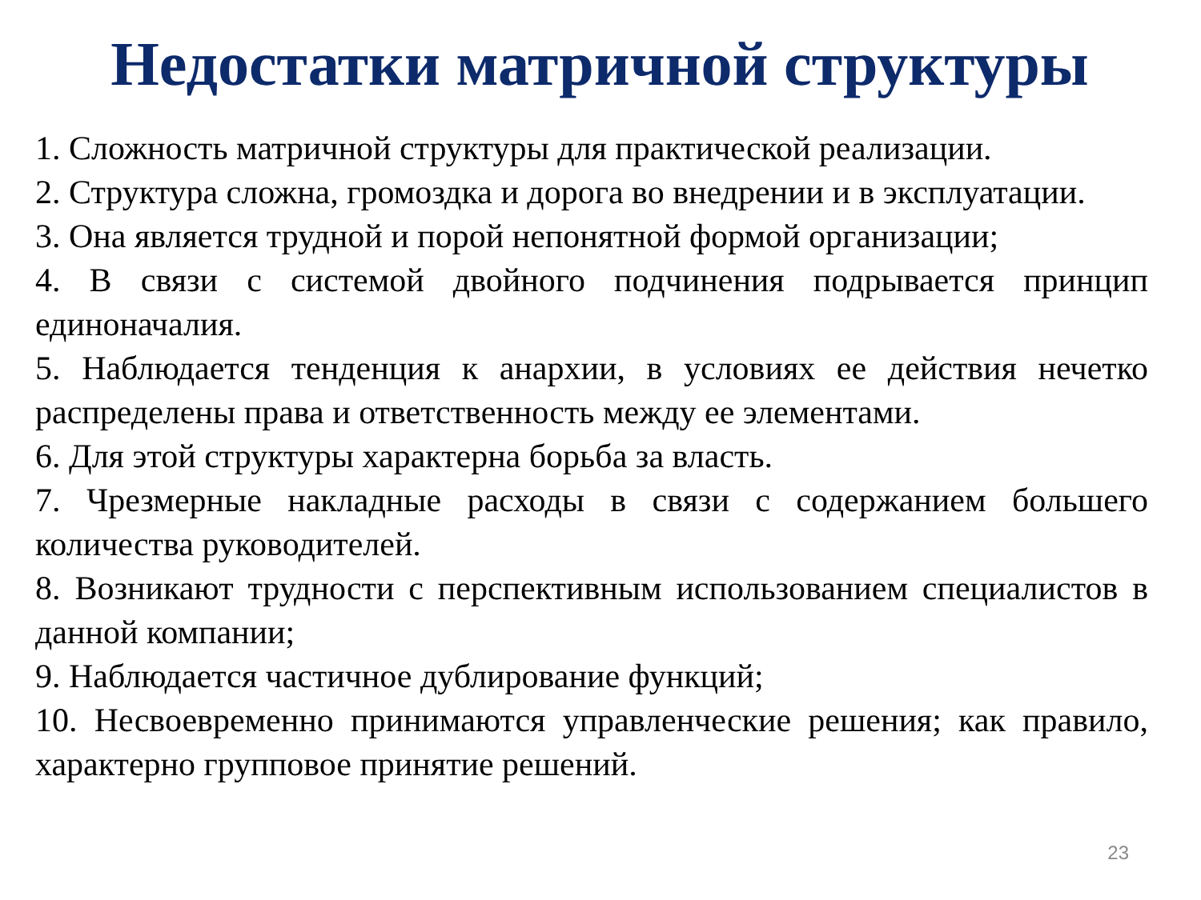Недостатки матричной структуры
1. Сложность матричной структуры для практической реализации.
2. Структура сложна, громоздка и дорога во внедрении и в эксплуатации.
3. Она является трудной и порой непонятной формой организации;
4. В связи с системой двойного подчинения подрывается принцип единоначалия.
5. Наблюдается тенденция к анархии, в условиях ее действия нечетко распределены права и ответственность между ее элементами.
6. Для этой структуры характерна борьба за власть.
7. Чрезмерные накладные расходы в связи с содержанием большего количества руководителей.
8. Возникают трудности с перспективным использованием специалистов в данной компании;
9. Наблюдается частичное дублирование функций;
10. Несвоевременно принимаются управленческие решения; как правило, характерно групповое принятие решений.
23